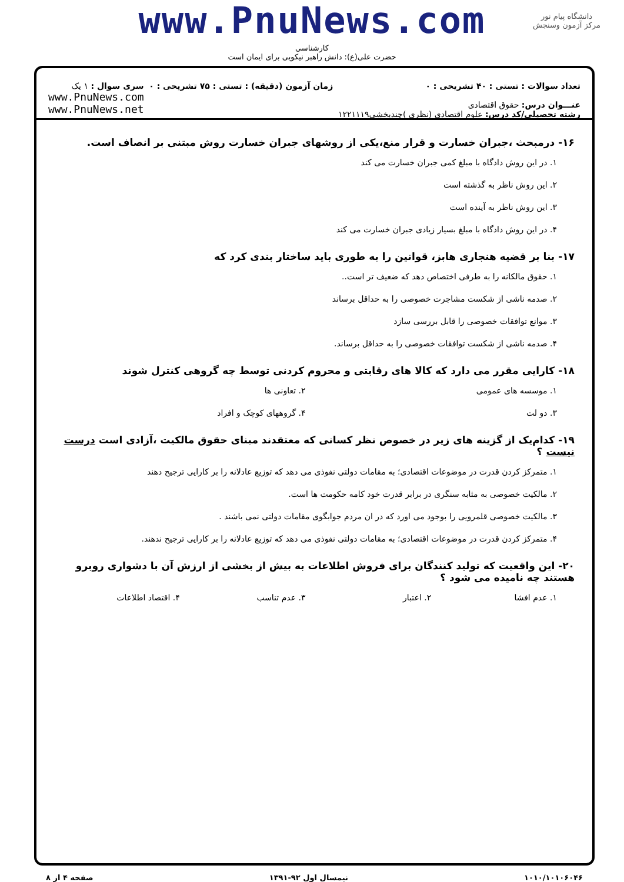دانشگاه پیام نور
مرکز آزمون وسنجش
www.PnuNews.com
کارشناسی
حضرت علی(ع): دانش راهبر نیکویی برای ایمان است
تعداد سوالات : تستی : ۴۰ تشریحی : ۰
عنـــوان درس: حقوق اقتصادی
رشته تحصیلی/کد درس: علوم اقتصادی (نظری )چندبخشی۱۲۲۱۱۱۹
زمان آزمون (دقیقه) : تستی : ۷۵ تشریحی : ۰
سری سوال : ۱ یک
www.PnuNews.com
www.PnuNews.net
۱۶- درمبحث ،جبران خسارت و قرار منع،یکی از روشهای جبران خسارت روش مبتنی بر انصاف است.
۱. در این روش دادگاه با مبلغ کمی جبران خسارت می کند
۲. این روش ناظر به گذشته است
۳. این روش ناظر به آینده است
۴. در این روش دادگاه با مبلغ بسیار زیادی جبران خسارت می کند
۱۷- بنا بر قضیه هنجاری هابز، قوانین را به طوری باید ساختار بندی کرد که
۱. حقوق مالکانه را به طرفی اختصاص دهد که ضعیف تر است..
۲. صدمه ناشی از شکست مشاجرت خصوصی را به حداقل برساند
۳. موانع توافقات خصوصی را قابل بررسی سازد
۴. صدمه ناشی از شکست توافقات خصوصی را به حداقل برساند.
۱۸- کارایی مقرر می دارد که کالا های رقابتی و محروم کردنی توسط چه گروهی کنترل شوند
۱. موسسه های عمومی ۲. تعاونی ها
۳. دو لت ۴. گروههای کوچک و افراد
۱۹- کدام‌یک از گزینه های زیر در خصوص نظر کسانی که معتقدند مبنای حقوق مالکیت ،آزادی است درست نیست ؟
۱. متمرکز کردن قدرت در موضوعات اقتصادی؛ به مقامات دولتی نفوذی می دهد که توزیع عادلانه را بر کارایی ترجیح دهند
۲. مالکیت خصوصی به مثابه سنگری در برابر قدرت خود کامه حکومت ها است.
۳. مالکیت خصوصی قلمرویی را بوجود می اورد که در ان مردم جوابگوی مقامات دولتی نمی باشند .
۴. متمرکز کردن قدرت در موضوعات اقتصادی؛ به مقامات دولتی نفوذی می دهد که توزیع عادلانه را بر کارایی ترجیح ندهند.
۲۰- این واقعیت که تولید کنندگان برای فروش اطلاعات به بیش از بخشی از ارزش آن با دشواری روبرو هستند چه نامیده می شود ؟
۱. عدم افشا ۲. اعتبار ۳. عدم تناسب ۴. اقتصاد اطلاعات
۱۰۱۰/۱۰۱۰۶۰۴۶ نیمسال اول ۹۲-۱۳۹۱ صفحه ۴ از ۸